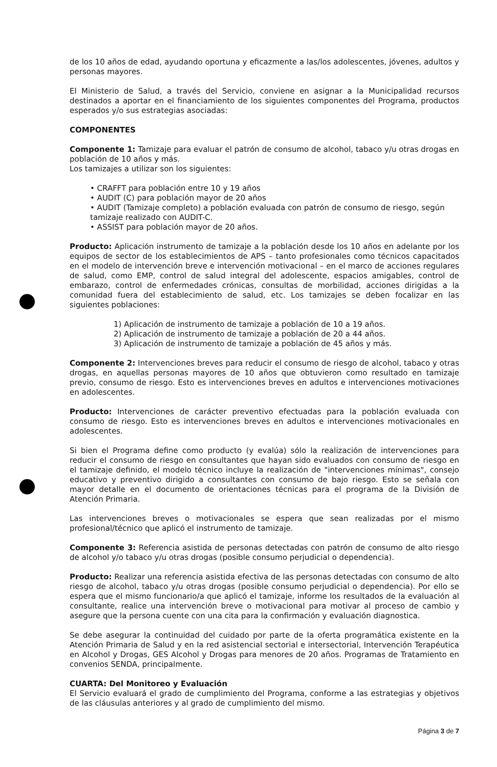de los 10 años de edad, ayudando oportuna y eficazmente a las/los adolescentes, jóvenes, adultos y personas mayores.
El Ministerio de Salud, a través del Servicio, conviene en asignar a la Municipalidad recursos destinados a aportar en el financiamiento de los siguientes componentes del Programa, productos esperados y/o sus estrategias asociadas:
COMPONENTES
Componente 1: Tamizaje para evaluar el patrón de consumo de alcohol, tabaco y/u otras drogas en población de 10 años y más.
Los tamizajes a utilizar son los siguientes:
• CRAFFT para población entre 10 y 19 años
• AUDIT (C) para población mayor de 20 años
• AUDIT (Tamizaje completo) a población evaluada con patrón de consumo de riesgo, según tamizaje realizado con AUDIT-C.
• ASSIST para población mayor de 20 años.
Producto: Aplicación instrumento de tamizaje a la población desde los 10 años en adelante por los equipos de sector de los establecimientos de APS – tanto profesionales como técnicos capacitados en el modelo de intervención breve e intervención motivacional – en el marco de acciones regulares de salud, como EMP, control de salud integral del adolescente, espacios amigables, control de embarazo, control de enfermedades crónicas, consultas de morbilidad, acciones dirigidas a la comunidad fuera del establecimiento de salud, etc. Los tamizajes se deben focalizar en las siguientes poblaciones:
1) Aplicación de instrumento de tamizaje a población de 10 a 19 años.
2) Aplicación de instrumento de tamizaje a población de 20 a 44 años.
3) Aplicación de instrumento de tamizaje a población de 45 años y más.
Componente 2: Intervenciones breves para reducir el consumo de riesgo de alcohol, tabaco y otras drogas, en aquellas personas mayores de 10 años que obtuvieron como resultado en tamizaje previo, consumo de riesgo. Esto es intervenciones breves en adultos e intervenciones motivaciones en adolescentes.
Producto: Intervenciones de carácter preventivo efectuadas para la población evaluada con consumo de riesgo. Esto es intervenciones breves en adultos e intervenciones motivacionales en adolescentes.
Si bien el Programa define como producto (y evalúa) sólo la realización de intervenciones para reducir el consumo de riesgo en consultantes que hayan sido evaluados con consumo de riesgo en el tamizaje definido, el modelo técnico incluye la realización de "intervenciones mínimas", consejo educativo y preventivo dirigido a consultantes con consumo de bajo riesgo. Esto se señala con mayor detalle en el documento de orientaciones técnicas para el programa de la División de Atención Primaria.
Las intervenciones breves o motivacionales se espera que sean realizadas por el mismo profesional/técnico que aplicó el instrumento de tamizaje.
Componente 3: Referencia asistida de personas detectadas con patrón de consumo de alto riesgo de alcohol y/o tabaco y/u otras drogas (posible consumo perjudicial o dependencia).
Producto: Realizar una referencia asistida efectiva de las personas detectadas con consumo de alto riesgo de alcohol, tabaco y/u otras drogas (posible consumo perjudicial o dependencia). Por ello se espera que el mismo funcionario/a que aplicó el tamizaje, informe los resultados de la evaluación al consultante, realice una intervención breve o motivacional para motivar al proceso de cambio y asegure que la persona cuente con una cita para la confirmación y evaluación diagnostica.
Se debe asegurar la continuidad del cuidado por parte de la oferta programática existente en la Atención Primaria de Salud y en la red asistencial sectorial e intersectorial, Intervención Terapéutica en Alcohol y Drogas, GES Alcohol y Drogas para menores de 20 años. Programas de Tratamiento en convenios SENDA, principalmente.
CUARTA: Del Monitoreo y Evaluación
El Servicio evaluará el grado de cumplimiento del Programa, conforme a las estrategias y objetivos de las cláusulas anteriores y al grado de cumplimiento del mismo.
Página 3 de 7